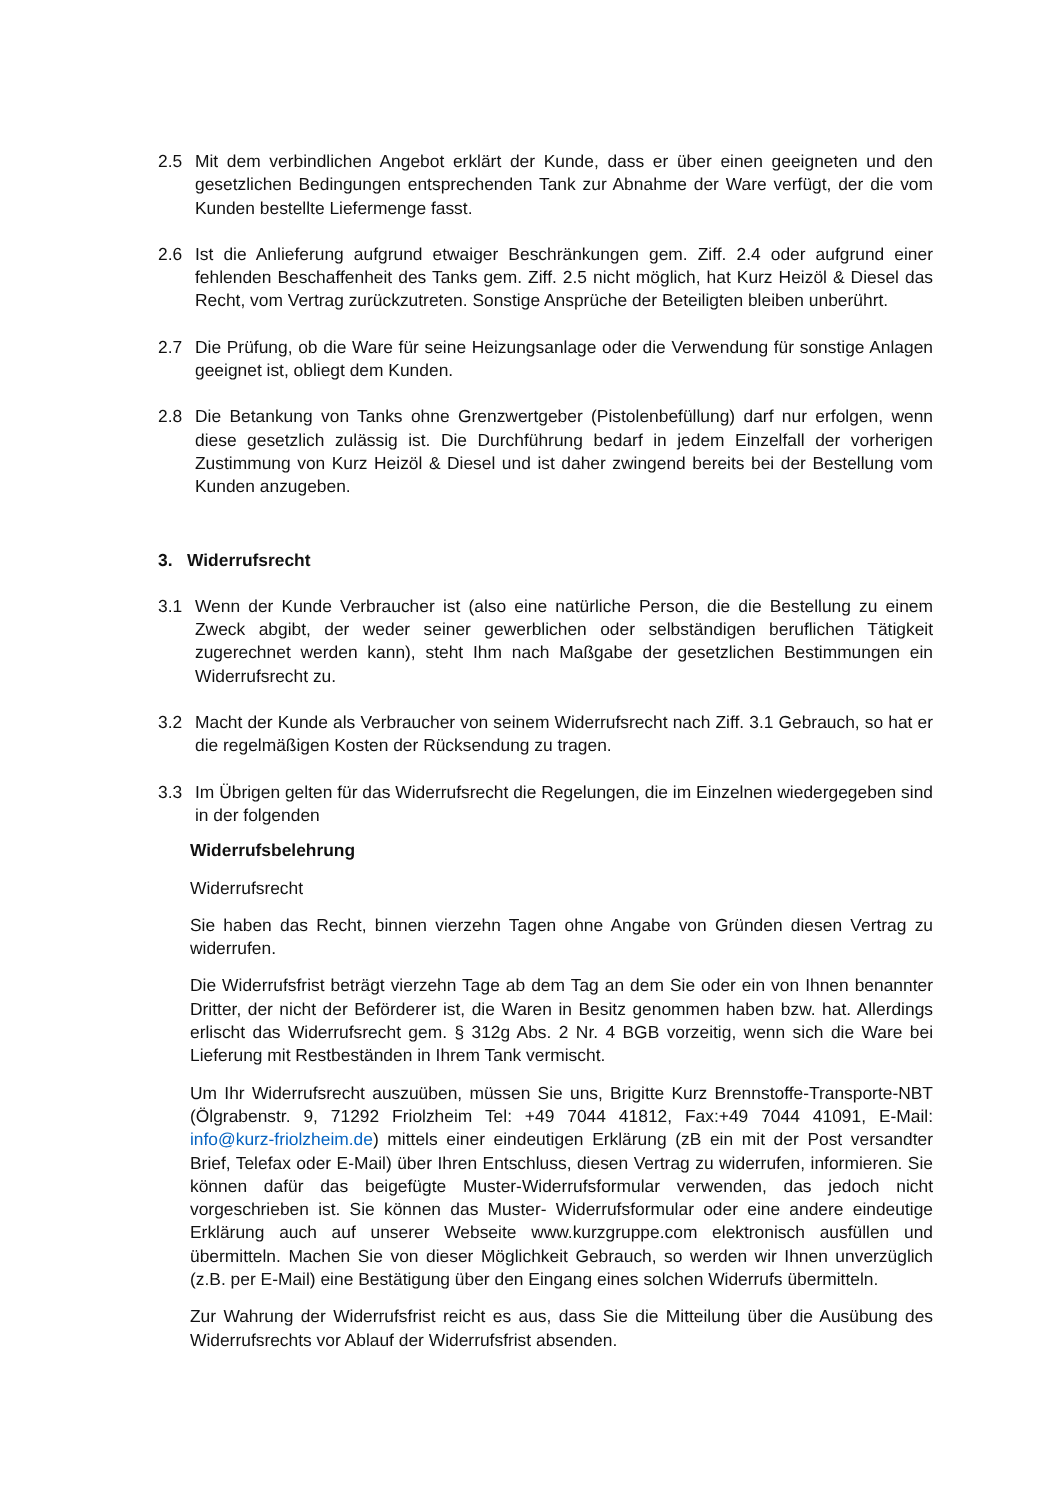2.5 Mit dem verbindlichen Angebot erklärt der Kunde, dass er über einen geeigneten und den gesetzlichen Bedingungen entsprechenden Tank zur Abnahme der Ware verfügt, der die vom Kunden bestellte Liefermenge fasst.
2.6 Ist die Anlieferung aufgrund etwaiger Beschränkungen gem. Ziff. 2.4 oder aufgrund einer fehlenden Beschaffenheit des Tanks gem. Ziff. 2.5 nicht möglich, hat Kurz Heizöl & Diesel das Recht, vom Vertrag zurückzutreten. Sonstige Ansprüche der Beteiligten bleiben unberührt.
2.7 Die Prüfung, ob die Ware für seine Heizungsanlage oder die Verwendung für sonstige Anlagen geeignet ist, obliegt dem Kunden.
2.8 Die Betankung von Tanks ohne Grenzwertgeber (Pistolenbefüllung) darf nur erfolgen, wenn diese gesetzlich zulässig ist. Die Durchführung bedarf in jedem Einzelfall der vorherigen Zustimmung von Kurz Heizöl & Diesel und ist daher zwingend bereits bei der Bestellung vom Kunden anzugeben.
3. Widerrufsrecht
3.1 Wenn der Kunde Verbraucher ist (also eine natürliche Person, die die Bestellung zu einem Zweck abgibt, der weder seiner gewerblichen oder selbständigen beruflichen Tätigkeit zugerechnet werden kann), steht Ihm nach Maßgabe der gesetzlichen Bestimmungen ein Widerrufsrecht zu.
3.2 Macht der Kunde als Verbraucher von seinem Widerrufsrecht nach Ziff. 3.1 Gebrauch, so hat er die regelmäßigen Kosten der Rücksendung zu tragen.
3.3 Im Übrigen gelten für das Widerrufsrecht die Regelungen, die im Einzelnen wiedergegeben sind in der folgenden
Widerrufsbelehrung
Widerrufsrecht
Sie haben das Recht, binnen vierzehn Tagen ohne Angabe von Gründen diesen Vertrag zu widerrufen.
Die Widerrufsfrist beträgt vierzehn Tage ab dem Tag an dem Sie oder ein von Ihnen benannter Dritter, der nicht der Beförderer ist, die Waren in Besitz genommen haben bzw. hat. Allerdings erlischt das Widerrufsrecht gem. § 312g Abs. 2 Nr. 4 BGB vorzeitig, wenn sich die Ware bei Lieferung mit Restbeständen in Ihrem Tank vermischt.
Um Ihr Widerrufsrecht auszuüben, müssen Sie uns, Brigitte Kurz Brennstoffe-Transporte-NBT (Ölgrabenstr. 9, 71292 Friolzheim Tel: +49 7044 41812, Fax:+49 7044 41091, E-Mail: info@kurz-friolzheim.de) mittels einer eindeutigen Erklärung (zB ein mit der Post versandter Brief, Telefax oder E-Mail) über Ihren Entschluss, diesen Vertrag zu widerrufen, informieren. Sie können dafür das beigefügte Muster-Widerrufsformular verwenden, das jedoch nicht vorgeschrieben ist. Sie können das Muster- Widerrufsformular oder eine andere eindeutige Erklärung auch auf unserer Webseite www.kurzgruppe.com elektronisch ausfüllen und übermitteln. Machen Sie von dieser Möglichkeit Gebrauch, so werden wir Ihnen unverzüglich (z.B. per E-Mail) eine Bestätigung über den Eingang eines solchen Widerrufs übermitteln.
Zur Wahrung der Widerrufsfrist reicht es aus, dass Sie die Mitteilung über die Ausübung des Widerrufsrechts vor Ablauf der Widerrufsfrist absenden.